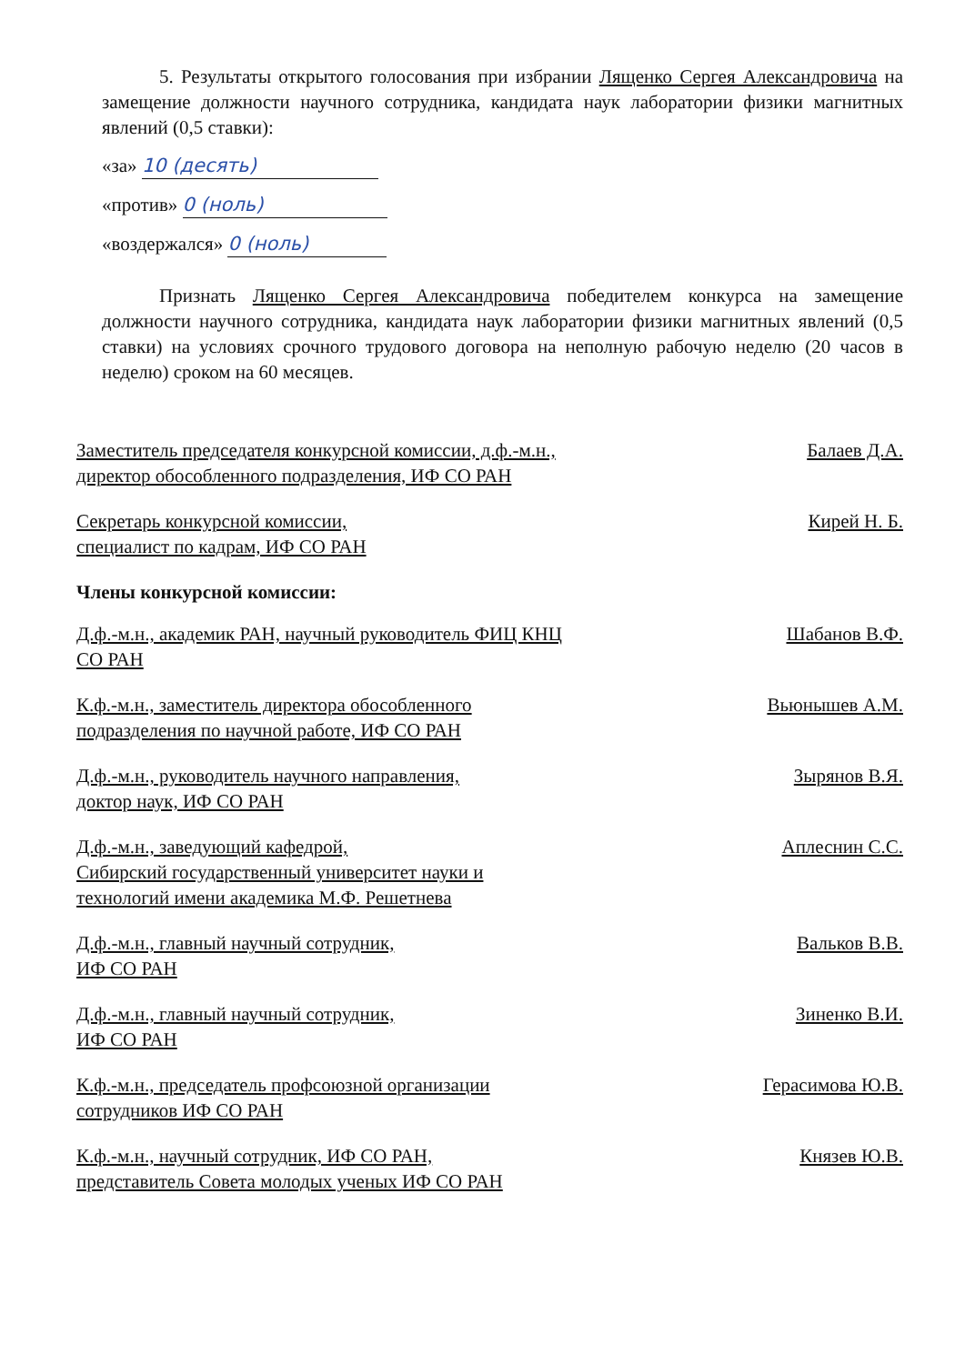5. Результаты открытого голосования при избрании Лященко Сергея Александровича на замещение должности научного сотрудника, кандидата наук лаборатории физики магнитных явлений (0,5 ставки):
«за» 10 (десять)
«против» 0 (ноль)
«воздержался» 0 (ноль)
Признать Лященко Сергея Александровича победителем конкурса на замещение должности научного сотрудника, кандидата наук лаборатории физики магнитных явлений (0,5 ставки) на условиях срочного трудового договора на неполную рабочую неделю (20 часов в неделю) сроком на 60 месяцев.
Заместитель председателя конкурсной комиссии, д.ф.-м.н., директор обособленного подразделения, ИФ СО РАН
Балаев Д.А.
Секретарь конкурсной комиссии,
специалист по кадрам, ИФ СО РАН
Кирей Н. Б.
Члены конкурсной комиссии:
Д.ф.-м.н., академик РАН, научный руководитель ФИЦ КНЦ СО РАН
Шабанов В.Ф.
К.ф.-м.н., заместитель директора обособленного подразделения по научной работе, ИФ СО РАН
Вьюнышев А.М.
Д.ф.-м.н., руководитель научного направления,
доктор наук, ИФ СО РАН
Зырянов В.Я.
Д.ф.-м.н., заведующий кафедрой,
Сибирский государственный университет науки и технологий имени академика М.Ф. Решетнева
Аплеснин С.С.
Д.ф.-м.н., главный научный сотрудник,
ИФ СО РАН
Вальков В.В.
Д.ф.-м.н., главный научный сотрудник,
ИФ СО РАН
Зиненко В.И.
К.ф.-м.н., председатель профсоюзной организации сотрудников ИФ СО РАН
Герасимова Ю.В.
К.ф.-м.н., научный сотрудник, ИФ СО РАН,
представитель Совета молодых ученых ИФ СО РАН
Князев Ю.В.